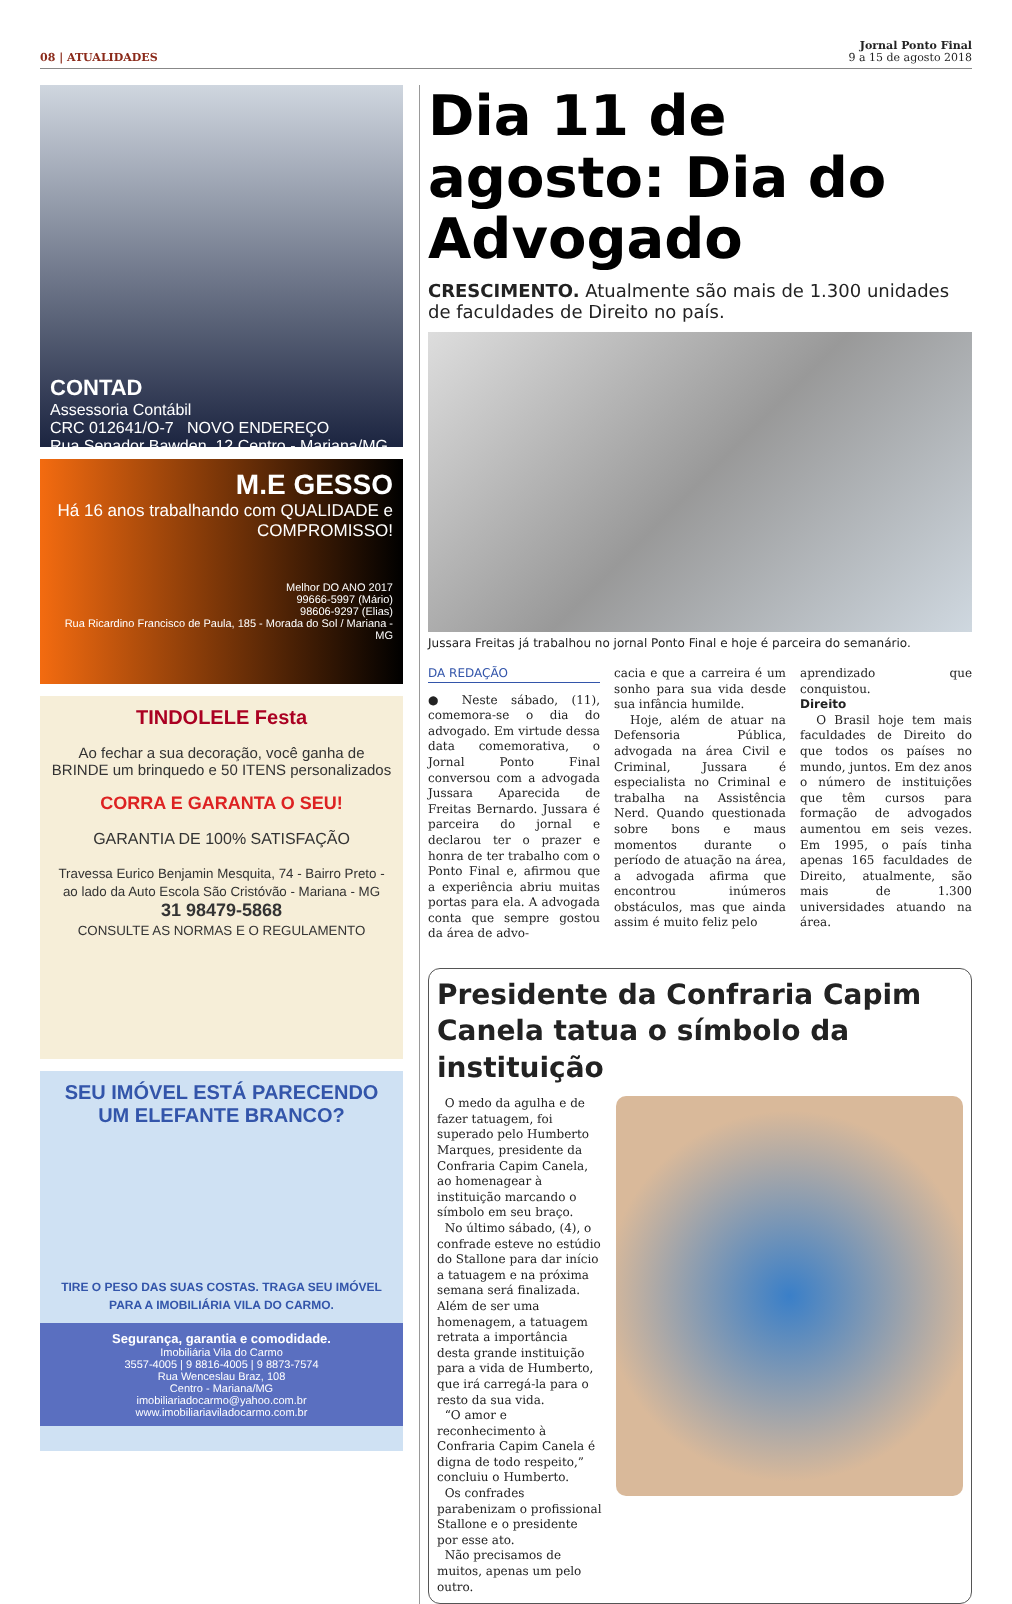08 | ATUALIDADES
Jornal Ponto Final
9 a 15 de agosto 2018
CONTAD
Assessoria Contábil
CRC 012641/O-7 NOVO ENDEREÇO
Rua Senador Bawden, 12 Centro - Mariana/MG
M.E GESSO
Há 16 anos trabalhando com QUALIDADE e COMPROMISSO!
Melhor DO ANO 2017
99666-5997 (Mário)
98606-9297 (Elias)
Rua Ricardino Francisco de Paula, 185 - Morada do Sol / Mariana - MG
TINDOLELE Festa
Ao fechar a sua decoração, você ganha de BRINDE um brinquedo e 50 ITENS personalizados
CORRA E GARANTA O SEU!
GARANTIA DE 100% SATISFAÇÃO
Travessa Eurico Benjamin Mesquita, 74 - Bairro Preto - ao lado da Auto Escola São Cristóvão - Mariana - MG
31 98479-5868
CONSULTE AS NORMAS E O REGULAMENTO
SEU IMÓVEL ESTÁ PARECENDO UM ELEFANTE BRANCO?
TIRE O PESO DAS SUAS COSTAS. TRAGA SEU IMÓVEL PARA A IMOBILIÁRIA VILA DO CARMO.
Segurança, garantia e comodidade.
Imobiliária Vila do Carmo
3557-4005 | 9 8816-4005 | 9 8873-7574
Rua Wenceslau Braz, 108
Centro - Mariana/MG
imobiliariadocarmo@yahoo.com.br
www.imobiliariaviladocarmo.com.br
Dia 11 de agosto: Dia do Advogado
CRESCIMENTO. Atualmente são mais de 1.300 unidades de faculdades de Direito no país.
Jussara Freitas já trabalhou no jornal Ponto Final e hoje é parceira do semanário.
DA REDAÇÃO
● Neste sábado, (11), comemora-se o dia do advogado. Em virtude dessa data comemorativa, o Jornal Ponto Final conversou com a advogada Jussara Aparecida de Freitas Bernardo. Jussara é parceira do jornal e declarou ter o prazer e honra de ter trabalho com o Ponto Final e, afirmou que a experiência abriu muitas portas para ela. A advogada conta que sempre gostou da área de advo-
cacia e que a carreira é um sonho para sua vida desde sua infância humilde.
Hoje, além de atuar na Defensoria Pública, advogada na área Civil e Criminal, Jussara é especialista no Criminal e trabalha na Assistência Nerd. Quando questionada sobre bons e maus momentos durante o período de atuação na área, a advogada afirma que encontrou inúmeros obstáculos, mas que ainda assim é muito feliz pelo
aprendizado que conquistou.
Direito
O Brasil hoje tem mais faculdades de Direito do que todos os países no mundo, juntos. Em dez anos o número de instituições que têm cursos para formação de advogados aumentou em seis vezes. Em 1995, o país tinha apenas 165 faculdades de Direito, atualmente, são mais de 1.300 universidades atuando na área.
Presidente da Confraria Capim Canela tatua o símbolo da instituição
O medo da agulha e de fazer tatuagem, foi superado pelo Humberto Marques, presidente da Confraria Capim Canela, ao homenagear à instituição marcando o símbolo em seu braço.
No último sábado, (4), o confrade esteve no estúdio do Stallone para dar início a tatuagem e na próxima semana será finalizada. Além de ser uma homenagem, a tatuagem retrata a importância desta grande instituição para a vida de Humberto, que irá carregá-la para o resto da sua vida.
“O amor e reconhecimento à Confraria Capim Canela é digna de todo respeito,” concluiu o Humberto.
Os confrades parabenizam o profissional Stallone e o presidente por esse ato.
Não precisamos de muitos, apenas um pelo outro.